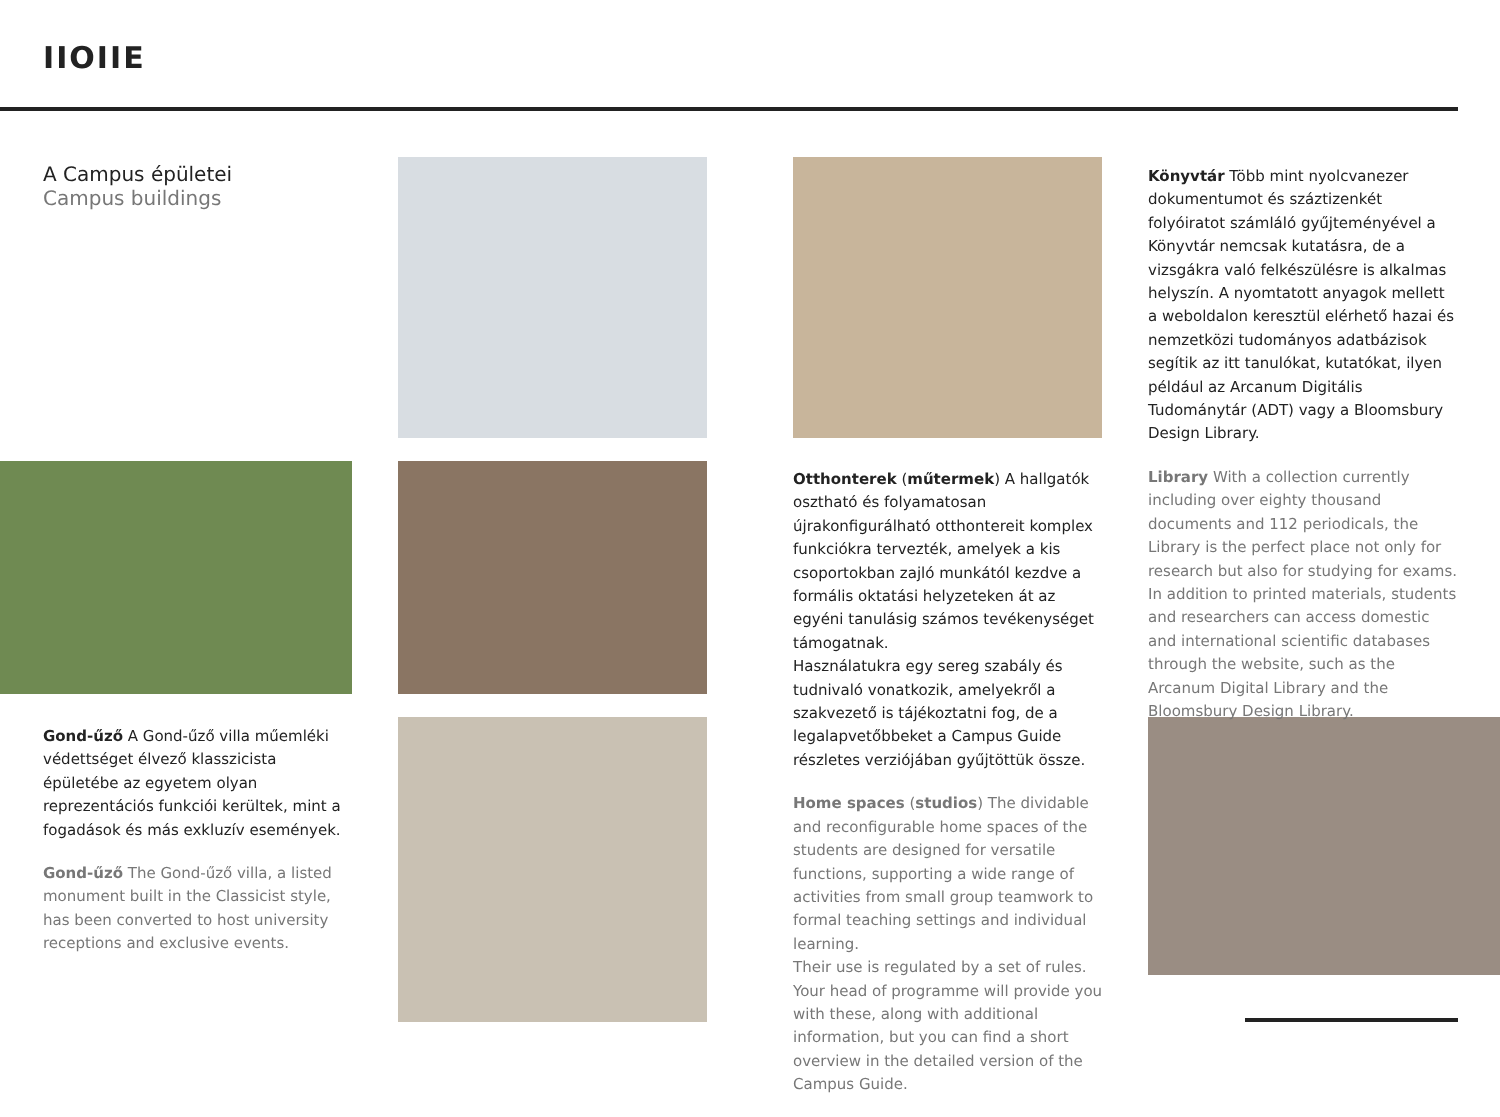IIOIIE
A Campus épületei
Campus buildings
Gond-űző A Gond-űző villa műemléki védettséget élvező klasszicista épületébe az egyetem olyan reprezentációs funkciói kerültek, mint a fogadások és más exkluzív események.
Gond-űző The Gond-űző villa, a listed monument built in the Classicist style, has been converted to host university receptions and exclusive events.
Otthonterek (műtermek) A hallgatók osztható és folyamatosan újrakonfigurálható otthontereit komplex funkciókra tervezték, amelyek a kis csoportokban zajló munkától kezdve a formális oktatási helyzeteken át az egyéni tanulásig számos tevékenységet támogatnak.
Használatukra egy sereg szabály és tudnivaló vonatkozik, amelyekről a szakvezető is tájékoztatni fog, de a legalapvetőbbeket a Campus Guide részletes verziójában gyűjtöttük össze.
Home spaces (studios) The dividable and reconfigurable home spaces of the students are designed for versatile functions, supporting a wide range of activities from small group teamwork to formal teaching settings and individual learning.
Their use is regulated by a set of rules. Your head of programme will provide you with these, along with additional information, but you can find a short overview in the detailed version of the Campus Guide.
Könyvtár Több mint nyolcvanezer dokumentumot és száztizenkét folyóiratot számláló gyűjteményével a Könyvtár nemcsak kutatásra, de a vizsgákra való felkészülésre is alkalmas helyszín. A nyomtatott anyagok mellett a weboldalon keresztül elérhető hazai és nemzetközi tudományos adatbázisok segítik az itt tanulókat, kutatókat, ilyen például az Arcanum Digitális Tudománytár (ADT) vagy a Bloomsbury Design Library.
Library With a collection currently including over eighty thousand documents and 112 periodicals, the Library is the perfect place not only for research but also for studying for exams. In addition to printed materials, students and researchers can access domestic and international scientific databases through the website, such as the Arcanum Digital Library and the Bloomsbury Design Library.